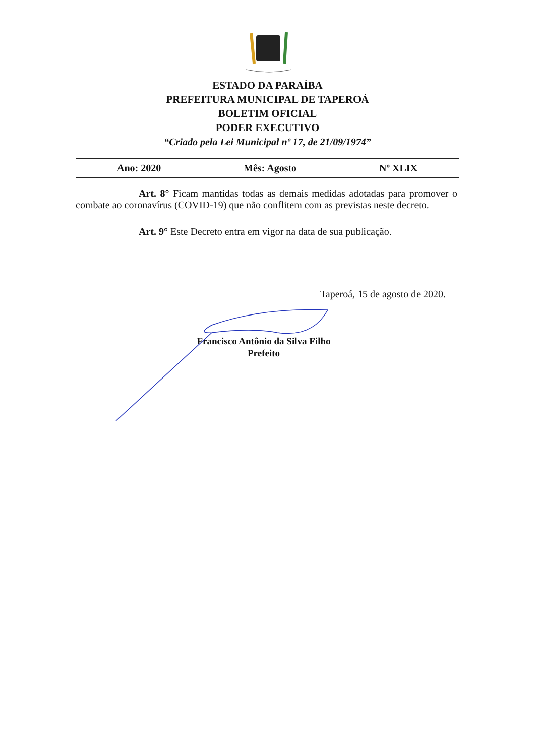ESTADO DA PARAÍBA
PREFEITURA MUNICIPAL DE TAPEROÁ
BOLETIM OFICIAL
PODER EXECUTIVO
“Criado pela Lei Municipal nº 17, de 21/09/1974”
Ano: 2020 Mês: Agosto Nº XLIX
Art. 8° Ficam mantidas todas as demais medidas adotadas para promover o combate ao coronavírus (COVID-19) que não conflitem com as previstas neste decreto.
Art. 9° Este Decreto entra em vigor na data de sua publicação.
Taperoá, 15 de agosto de 2020.
Francisco Antônio da Silva Filho
Prefeito